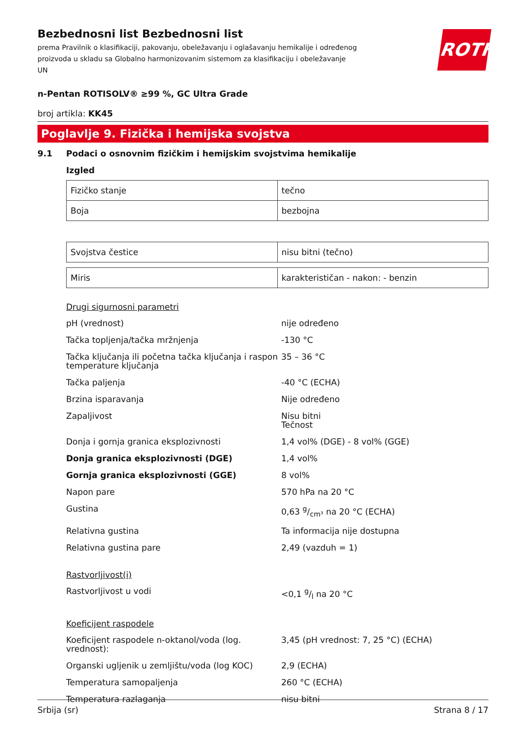ROTH
Bezbednosni list Bezbednosni list
prema Pravilnik o klasifikaciji, pakovanju, obeležavanju i oglašavanju hemikalije i određenog proizvoda u skladu sa Globalno harmonizovanim sistemom za klasifikaciju i obeležavanje UN
n-Pentan ROTISOLV® ≥99 %, GC Ultra Grade
broj artikla: KK45
Poglavlje 9. Fizička i hemijska svojstva
9.1 Podaci o osnovnim fizičkim i hemijskim svojstvima hemikalije
Izgled
| Fizičko stanje | tečno |
| Boja | bezbojna |
| Svojstva čestice | nisu bitni (tečno) |
| Miris | karakterističan - nakon: - benzin |
Drugi sigurnosni parametri
| pH (vrednost) | nije određeno |
| Tačka topljenja/tačka mržnjenja | -130 °C |
| Tačka ključanja ili početna tačka ključanja i raspon temperature ključanja | 35 – 36 °C |
| Tačka paljenja | -40 °C (ECHA) |
| Brzina isparavanja | Nije određeno |
| Zapaljivost | Nisu bitni Tečnost |
| Donja i gornja granica eksplozivnosti | 1,4 vol% (DGE) - 8 vol% (GGE) |
| Donja granica eksplozivnosti (DGE) | 1,4 vol% |
| Gornja granica eksplozivnosti (GGE) | 8 vol% |
| Napon pare | 570 hPa na 20 °C |
| Gustina | 0,63 g/cm³ na 20 °C (ECHA) |
| Relativna gustina | Ta informacija nije dostupna |
| Relativna gustina pare | 2,49 (vazduh = 1) |
Rastvorljivost(i)
| Rastvorljivost u vodi | <0,1 g/l na 20 °C |
Koeficijent raspodele
| Koeficijent raspodele n-oktanol/voda (log. vrednost): | 3,45 (pH vrednost: 7, 25 °C) (ECHA) |
| Organski ugljenik u zemljištu/voda (log KOC) | 2,9 (ECHA) |
| Temperatura samopaljenja | 260 °C (ECHA) |
| Temperatura razlaganja | nisu bitni |
Srbija (sr) Strana 8 / 17